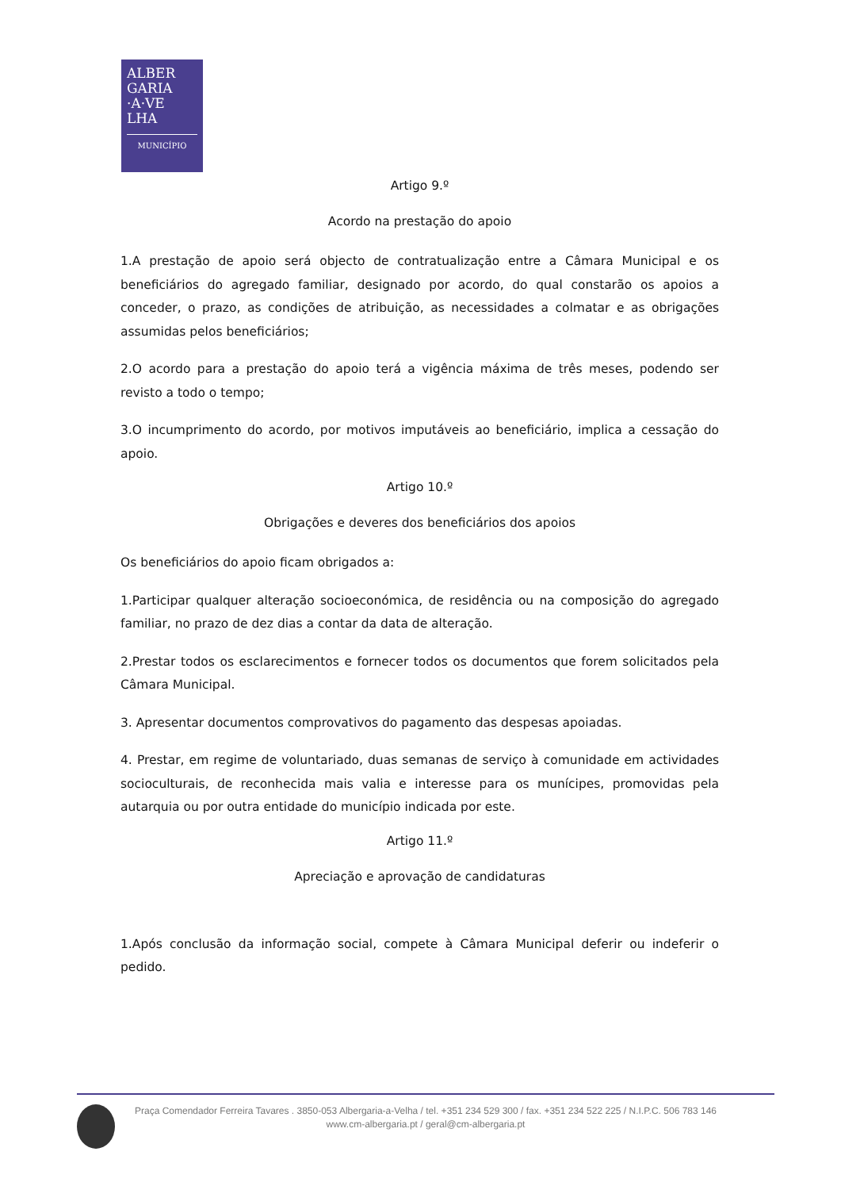ALBER
GARIA
·A·VE
LHA
MUNICÍPIO
Artigo 9.º
Acordo na prestação do apoio
1.A prestação de apoio será objecto de contratualização entre a Câmara Municipal e os beneficiários do agregado familiar, designado por acordo, do qual constarão os apoios a conceder, o prazo, as condições de atribuição, as necessidades a colmatar e as obrigações assumidas pelos beneficiários;
2.O acordo para a prestação do apoio terá a vigência máxima de três meses, podendo ser revisto a todo o tempo;
3.O incumprimento do acordo, por motivos imputáveis ao beneficiário, implica a cessação do apoio.
Artigo 10.º
Obrigações e deveres dos beneficiários dos apoios
Os beneficiários do apoio ficam obrigados a:
1.Participar qualquer alteração socioeconómica, de residência ou na composição do agregado familiar, no prazo de dez dias a contar da data de alteração.
2.Prestar todos os esclarecimentos e fornecer todos os documentos que forem solicitados pela Câmara Municipal.
3. Apresentar documentos comprovativos do pagamento das despesas apoiadas.
4. Prestar, em regime de voluntariado, duas semanas de serviço à comunidade em actividades socioculturais, de reconhecida mais valia e interesse para os munícipes, promovidas pela autarquia ou por outra entidade do município indicada por este.
Artigo 11.º
Apreciação e aprovação de candidaturas
1.Após conclusão da informação social, compete à Câmara Municipal deferir ou indeferir o pedido.
Praça Comendador Ferreira Tavares . 3850-053 Albergaria-a-Velha / tel. +351 234 529 300 / fax. +351 234 522 225 / N.I.P.C. 506 783 146
www.cm-albergaria.pt / geral@cm-albergaria.pt